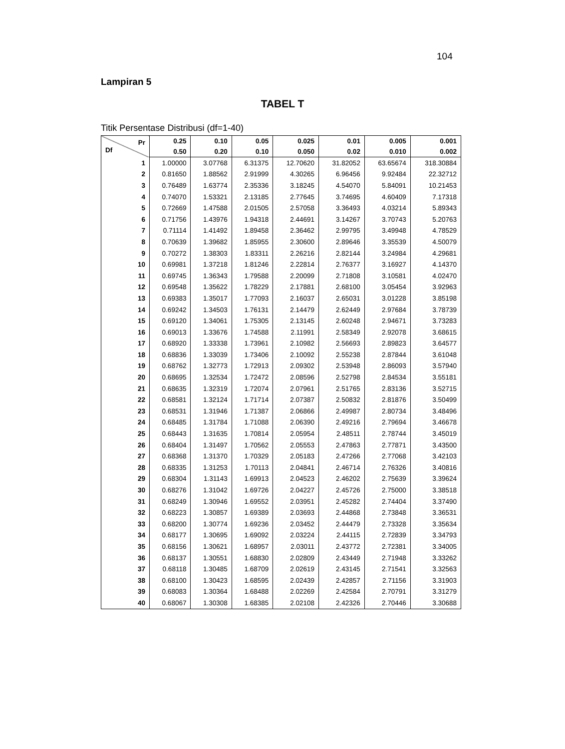104
Lampiran 5
TABEL T
Titik Persentase Distribusi (df=1-40)
| Pr Df | 0.25 | 0.10 | 0.05 | 0.025 | 0.01 | 0.005 | 0.001 |
| --- | --- | --- | --- | --- | --- | --- | --- |
| | 0.50 | 0.20 | 0.10 | 0.050 | 0.02 | 0.010 | 0.002 |
| 1 | 1.00000 | 3.07768 | 6.31375 | 12.70620 | 31.82052 | 63.65674 | 318.30884 |
| 2 | 0.81650 | 1.88562 | 2.91999 | 4.30265 | 6.96456 | 9.92484 | 22.32712 |
| 3 | 0.76489 | 1.63774 | 2.35336 | 3.18245 | 4.54070 | 5.84091 | 10.21453 |
| 4 | 0.74070 | 1.53321 | 2.13185 | 2.77645 | 3.74695 | 4.60409 | 7.17318 |
| 5 | 0.72669 | 1.47588 | 2.01505 | 2.57058 | 3.36493 | 4.03214 | 5.89343 |
| 6 | 0.71756 | 1.43976 | 1.94318 | 2.44691 | 3.14267 | 3.70743 | 5.20763 |
| 7 | 0.71114 | 1.41492 | 1.89458 | 2.36462 | 2.99795 | 3.49948 | 4.78529 |
| 8 | 0.70639 | 1.39682 | 1.85955 | 2.30600 | 2.89646 | 3.35539 | 4.50079 |
| 9 | 0.70272 | 1.38303 | 1.83311 | 2.26216 | 2.82144 | 3.24984 | 4.29681 |
| 10 | 0.69981 | 1.37218 | 1.81246 | 2.22814 | 2.76377 | 3.16927 | 4.14370 |
| 11 | 0.69745 | 1.36343 | 1.79588 | 2.20099 | 2.71808 | 3.10581 | 4.02470 |
| 12 | 0.69548 | 1.35622 | 1.78229 | 2.17881 | 2.68100 | 3.05454 | 3.92963 |
| 13 | 0.69383 | 1.35017 | 1.77093 | 2.16037 | 2.65031 | 3.01228 | 3.85198 |
| 14 | 0.69242 | 1.34503 | 1.76131 | 2.14479 | 2.62449 | 2.97684 | 3.78739 |
| 15 | 0.69120 | 1.34061 | 1.75305 | 2.13145 | 2.60248 | 2.94671 | 3.73283 |
| 16 | 0.69013 | 1.33676 | 1.74588 | 2.11991 | 2.58349 | 2.92078 | 3.68615 |
| 17 | 0.68920 | 1.33338 | 1.73961 | 2.10982 | 2.56693 | 2.89823 | 3.64577 |
| 18 | 0.68836 | 1.33039 | 1.73406 | 2.10092 | 2.55238 | 2.87844 | 3.61048 |
| 19 | 0.68762 | 1.32773 | 1.72913 | 2.09302 | 2.53948 | 2.86093 | 3.57940 |
| 20 | 0.68695 | 1.32534 | 1.72472 | 2.08596 | 2.52798 | 2.84534 | 3.55181 |
| 21 | 0.68635 | 1.32319 | 1.72074 | 2.07961 | 2.51765 | 2.83136 | 3.52715 |
| 22 | 0.68581 | 1.32124 | 1.71714 | 2.07387 | 2.50832 | 2.81876 | 3.50499 |
| 23 | 0.68531 | 1.31946 | 1.71387 | 2.06866 | 2.49987 | 2.80734 | 3.48496 |
| 24 | 0.68485 | 1.31784 | 1.71088 | 2.06390 | 2.49216 | 2.79694 | 3.46678 |
| 25 | 0.68443 | 1.31635 | 1.70814 | 2.05954 | 2.48511 | 2.78744 | 3.45019 |
| 26 | 0.68404 | 1.31497 | 1.70562 | 2.05553 | 2.47863 | 2.77871 | 3.43500 |
| 27 | 0.68368 | 1.31370 | 1.70329 | 2.05183 | 2.47266 | 2.77068 | 3.42103 |
| 28 | 0.68335 | 1.31253 | 1.70113 | 2.04841 | 2.46714 | 2.76326 | 3.40816 |
| 29 | 0.68304 | 1.31143 | 1.69913 | 2.04523 | 2.46202 | 2.75639 | 3.39624 |
| 30 | 0.68276 | 1.31042 | 1.69726 | 2.04227 | 2.45726 | 2.75000 | 3.38518 |
| 31 | 0.68249 | 1.30946 | 1.69552 | 2.03951 | 2.45282 | 2.74404 | 3.37490 |
| 32 | 0.68223 | 1.30857 | 1.69389 | 2.03693 | 2.44868 | 2.73848 | 3.36531 |
| 33 | 0.68200 | 1.30774 | 1.69236 | 2.03452 | 2.44479 | 2.73328 | 3.35634 |
| 34 | 0.68177 | 1.30695 | 1.69092 | 2.03224 | 2.44115 | 2.72839 | 3.34793 |
| 35 | 0.68156 | 1.30621 | 1.68957 | 2.03011 | 2.43772 | 2.72381 | 3.34005 |
| 36 | 0.68137 | 1.30551 | 1.68830 | 2.02809 | 2.43449 | 2.71948 | 3.33262 |
| 37 | 0.68118 | 1.30485 | 1.68709 | 2.02619 | 2.43145 | 2.71541 | 3.32563 |
| 38 | 0.68100 | 1.30423 | 1.68595 | 2.02439 | 2.42857 | 2.71156 | 3.31903 |
| 39 | 0.68083 | 1.30364 | 1.68488 | 2.02269 | 2.42584 | 2.70791 | 3.31279 |
| 40 | 0.68067 | 1.30308 | 1.68385 | 2.02108 | 2.42326 | 2.70446 | 3.30688 |